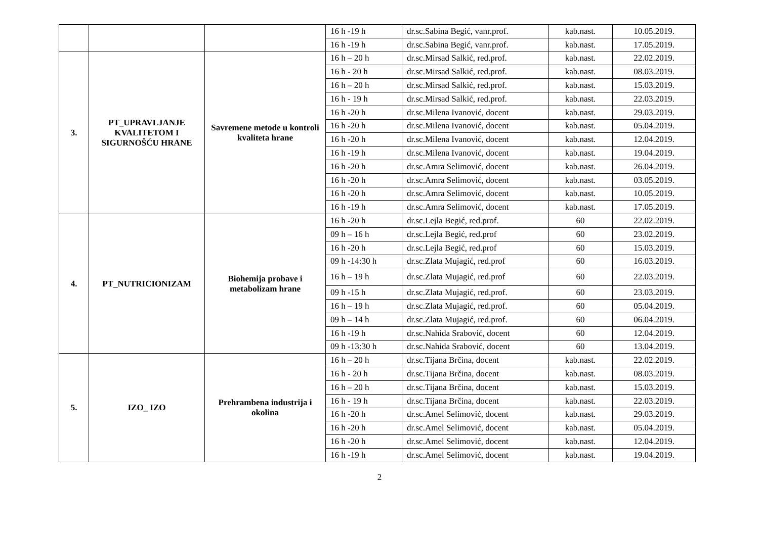| | | | 16 h -19 h | dr.sc.Sabina Begić, vanr.prof. | kab.nast. | 10.05.2019. |
| | | | 16 h -19 h | dr.sc.Sabina Begić, vanr.prof. | kab.nast. | 17.05.2019. |
| 3. | PT_UPRAVLJANJE KVALITETOM I SIGURNOŠĆU HRANE | Savremene metode u kontroli kvaliteta hrane | 16 h – 20 h | dr.sc.Mirsad Salkić, red.prof. | kab.nast. | 22.02.2019. |
| | | | 16 h - 20 h | dr.sc.Mirsad Salkić, red.prof. | kab.nast. | 08.03.2019. |
| | | | 16 h – 20 h | dr.sc.Mirsad Salkić, red.prof. | kab.nast. | 15.03.2019. |
| | | | 16 h - 19 h | dr.sc.Mirsad Salkić, red.prof. | kab.nast. | 22.03.2019. |
| | | | 16 h -20 h | dr.sc.Milena Ivanović, docent | kab.nast. | 29.03.2019. |
| | | | 16 h -20 h | dr.sc.Milena Ivanović, docent | kab.nast. | 05.04.2019. |
| | | | 16 h -20 h | dr.sc.Milena Ivanović, docent | kab.nast. | 12.04.2019. |
| | | | 16 h -19 h | dr.sc.Milena Ivanović, docent | kab.nast. | 19.04.2019. |
| | | | 16 h -20 h | dr.sc.Amra Selimović, docent | kab.nast. | 26.04.2019. |
| | | | 16 h -20 h | dr.sc.Amra Selimović, docent | kab.nast. | 03.05.2019. |
| | | | 16 h -20 h | dr.sc.Amra Selimović, docent | kab.nast. | 10.05.2019. |
| | | | 16 h -19 h | dr.sc.Amra Selimović, docent | kab.nast. | 17.05.2019. |
| 4. | PT_NUTRICIONIZAM | Biohemija probave i metabolizam hrane | 16 h -20 h | dr.sc.Lejla Begić, red.prof. | 60 | 22.02.2019. |
| | | | 09 h – 16 h | dr.sc.Lejla Begić, red.prof | 60 | 23.02.2019. |
| | | | 16 h -20 h | dr.sc.Lejla Begić, red.prof | 60 | 15.03.2019. |
| | | | 09 h -14:30 h | dr.sc.Zlata Mujagić, red.prof | 60 | 16.03.2019. |
| | | | 16 h – 19 h | dr.sc.Zlata Mujagić, red.prof | 60 | 22.03.2019. |
| | | | 09 h -15 h | dr.sc.Zlata Mujagić, red.prof. | 60 | 23.03.2019. |
| | | | 16 h – 19 h | dr.sc.Zlata Mujagić, red.prof. | 60 | 05.04.2019. |
| | | | 09 h – 14 h | dr.sc.Zlata Mujagić, red.prof. | 60 | 06.04.2019. |
| | | | 16 h -19 h | dr.sc.Nahida Srabović, docent | 60 | 12.04.2019. |
| | | | 09 h -13:30 h | dr.sc.Nahida Srabović, docent | 60 | 13.04.2019. |
| 5. | IZO_ IZO | Prehrambena industrija i okolina | 16 h – 20 h | dr.sc.Tijana Brčina, docent | kab.nast. | 22.02.2019. |
| | | | 16 h - 20 h | dr.sc.Tijana Brčina, docent | kab.nast. | 08.03.2019. |
| | | | 16 h – 20 h | dr.sc.Tijana Brčina, docent | kab.nast. | 15.03.2019. |
| | | | 16 h - 19 h | dr.sc.Tijana Brčina, docent | kab.nast. | 22.03.2019. |
| | | | 16 h -20 h | dr.sc.Amel Selimović, docent | kab.nast. | 29.03.2019. |
| | | | 16 h -20 h | dr.sc.Amel Selimović, docent | kab.nast. | 05.04.2019. |
| | | | 16 h -20 h | dr.sc.Amel Selimović, docent | kab.nast. | 12.04.2019. |
| | | | 16 h -19 h | dr.sc.Amel Selimović, docent | kab.nast. | 19.04.2019. |
2